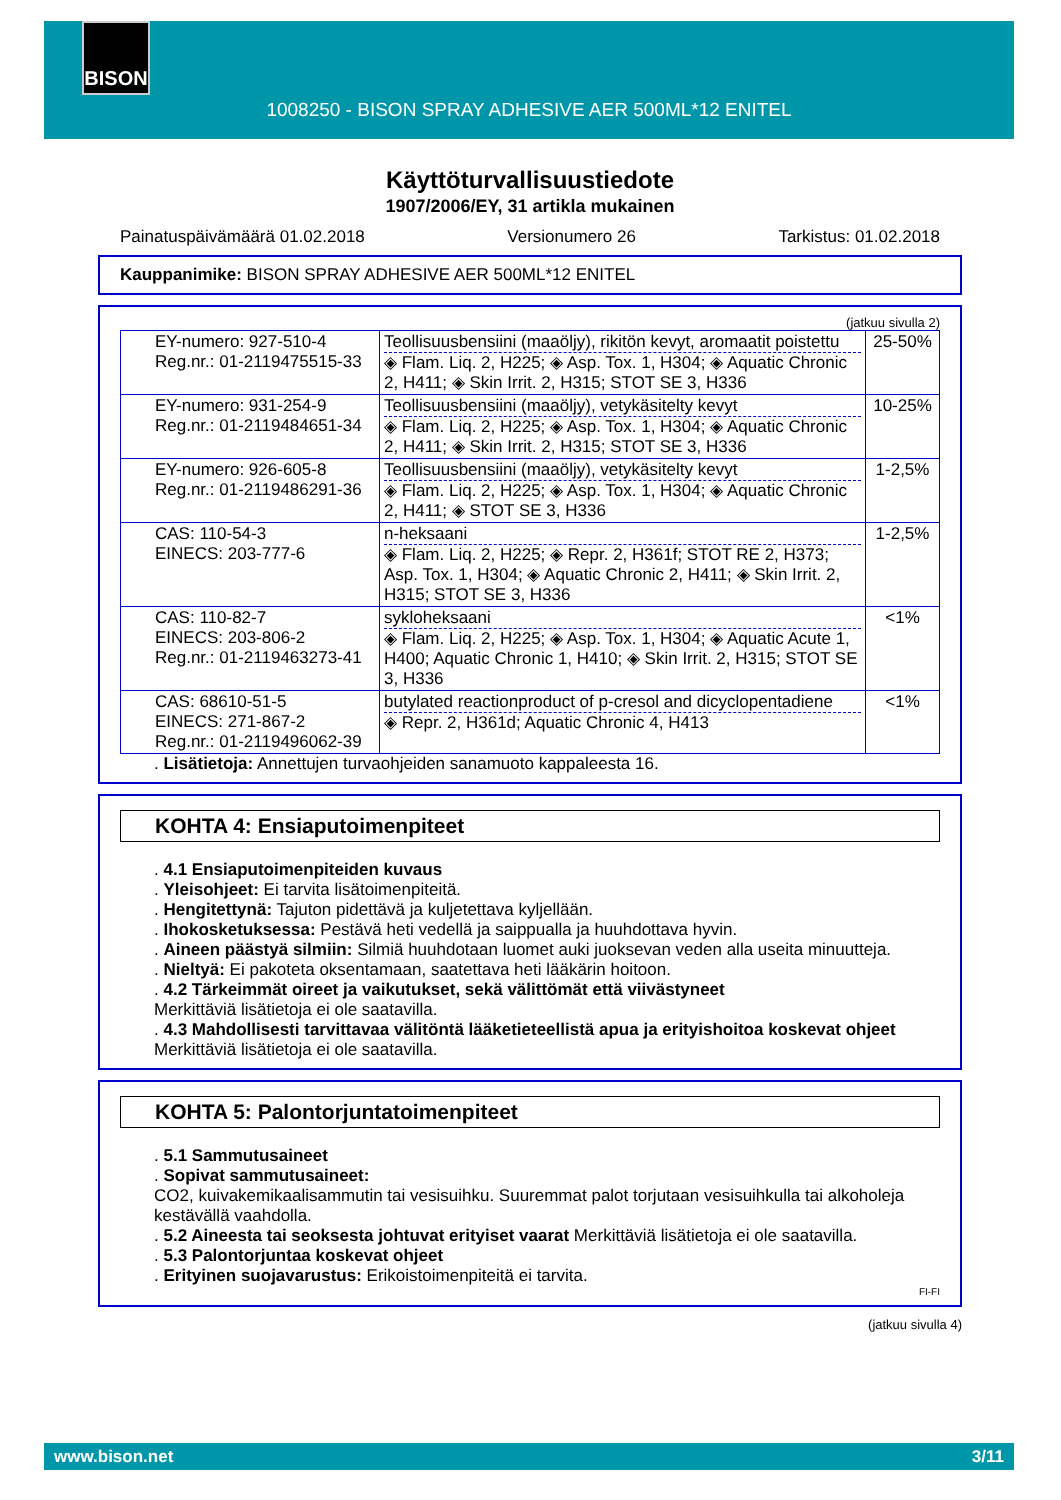BISON
1008250 - BISON SPRAY ADHESIVE AER 500ML*12 ENITEL
Käyttöturvallisuustiedote
1907/2006/EY, 31 artikla mukainen
Painatuspäivämäärä 01.02.2018 Versionumero 26 Tarkistus: 01.02.2018
Kauppanimike: BISON SPRAY ADHESIVE AER 500ML*12 ENITEL
(jatkuu sivulla 2)
| EY-numero: 927-510-4 Reg.nr.: 01-2119475515-33 | Teollisuusbensiini (maaöljy), rikitön kevyt, aromaatit poistettu ◈ Flam. Liq. 2, H225; ◈ Asp. Tox. 1, H304; ◈ Aquatic Chronic 2, H411; ◈ Skin Irrit. 2, H315; STOT SE 3, H336 | 25-50% |
| EY-numero: 931-254-9 Reg.nr.: 01-2119484651-34 | Teollisuusbensiini (maaöljy), vetykäsitelty kevyt ◈ Flam. Liq. 2, H225; ◈ Asp. Tox. 1, H304; ◈ Aquatic Chronic 2, H411; ◈ Skin Irrit. 2, H315; STOT SE 3, H336 | 10-25% |
| EY-numero: 926-605-8 Reg.nr.: 01-2119486291-36 | Teollisuusbensiini (maaöljy), vetykäsitelty kevyt ◈ Flam. Liq. 2, H225; ◈ Asp. Tox. 1, H304; ◈ Aquatic Chronic 2, H411; ◈ STOT SE 3, H336 | 1-2,5% |
| CAS: 110-54-3 EINECS: 203-777-6 | n-heksaani ◈ Flam. Liq. 2, H225; ◈ Repr. 2, H361f; STOT RE 2, H373; Asp. Tox. 1, H304; ◈ Aquatic Chronic 2, H411; ◈ Skin Irrit. 2, H315; STOT SE 3, H336 | 1-2,5% |
| CAS: 110-82-7 EINECS: 203-806-2 Reg.nr.: 01-2119463273-41 | sykloheksaani ◈ Flam. Liq. 2, H225; ◈ Asp. Tox. 1, H304; ◈ Aquatic Acute 1, H400; Aquatic Chronic 1, H410; ◈ Skin Irrit. 2, H315; STOT SE 3, H336 | <1% |
| CAS: 68610-51-5 EINECS: 271-867-2 Reg.nr.: 01-2119496062-39 | butylated reactionproduct of p-cresol and dicyclopentadiene ◈ Repr. 2, H361d; Aquatic Chronic 4, H413 | <1% |
. Lisätietoja: Annettujen turvaohjeiden sanamuoto kappaleesta 16.
KOHTA 4: Ensiaputoimenpiteet
. 4.1 Ensiaputoimenpiteiden kuvaus
. Yleisohjeet: Ei tarvita lisätoimenpiteitä.
. Hengitettynä: Tajuton pidettävä ja kuljetettava kyljellään.
. Ihokosketuksessa: Pestävä heti vedellä ja saippualla ja huuhdottava hyvin.
. Aineen päästyä silmiin: Silmiä huuhdotaan luomet auki juoksevan veden alla useita minuutteja.
. Nieltyä: Ei pakoteta oksentamaan, saatettava heti lääkärin hoitoon.
. 4.2 Tärkeimmät oireet ja vaikutukset, sekä välittömät että viivästyneet
Merkittäviä lisätietoja ei ole saatavilla.
. 4.3 Mahdollisesti tarvittavaa välitöntä lääketieteellistä apua ja erityishoitoa koskevat ohjeet
Merkittäviä lisätietoja ei ole saatavilla.
KOHTA 5: Palontorjuntatoimenpiteet
. 5.1 Sammutusaineet
. Sopivat sammutusaineet:
CO2, kuivakemikaalisammutin tai vesisuihku. Suuremmat palot torjutaan vesisuihkulla tai alkoholeja kestävällä vaahdolla.
. 5.2 Aineesta tai seoksesta johtuvat erityiset vaarat Merkittäviä lisätietoja ei ole saatavilla.
. 5.3 Palontorjuntaa koskevat ohjeet
. Erityinen suojavarustus: Erikoistoimenpiteitä ei tarvita.
FI-FI
(jatkuu sivulla 4)
www.bison.net 3/11